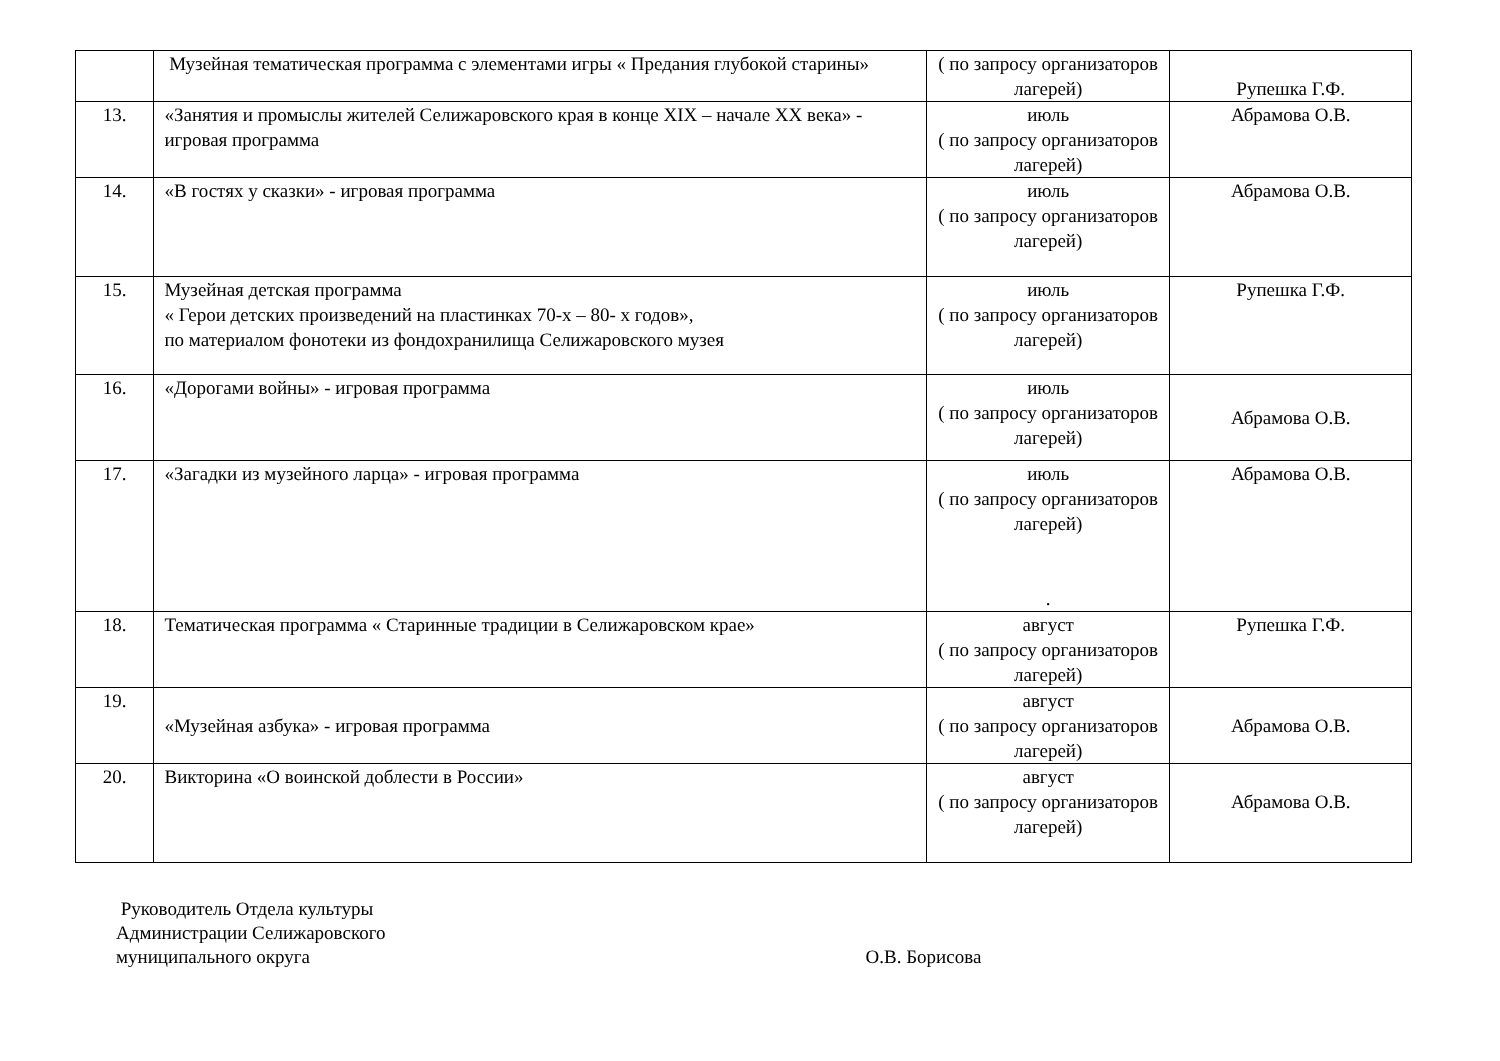| | Музейная тематическая программа с элементами игры « Предания глубокой старины» | ( по запросу организаторов лагерей) | Рупешка Г.Ф. |
| 13. | «Занятия и промыслы жителей Селижаровского края в конце XIX – начале XX века» - игровая программа | июль ( по запросу организаторов лагерей) | Абрамова О.В. |
| 14. | «В гостях у сказки» - игровая программа | июль ( по запросу организаторов лагерей) | Абрамова О.В. |
| 15. | Музейная детская программа « Герои детских произведений на пластинках 70-х – 80- х годов», по материалом фонотеки из фондохранилища Селижаровского музея | июль ( по запросу организаторов лагерей) | Рупешка Г.Ф. |
| 16. | «Дорогами войны» - игровая программа | июль ( по запросу организаторов лагерей) | Абрамова О.В. |
| 17. | «Загадки из музейного ларца» - игровая программа | июль ( по запросу организаторов лагерей) . | Абрамова О.В. |
| 18. | Тематическая программа « Старинные традиции в Селижаровском крае» | август ( по запросу организаторов лагерей) | Рупешка Г.Ф. |
| 19. | «Музейная азбука» - игровая программа | август ( по запросу организаторов лагерей) | Абрамова О.В. |
| 20. | Викторина «О воинской доблести в России» | август ( по запросу организаторов лагерей) | Абрамова О.В. |
Руководитель Отдела культуры
Администрации Селижаровского
муниципального округа
О.В. Борисова